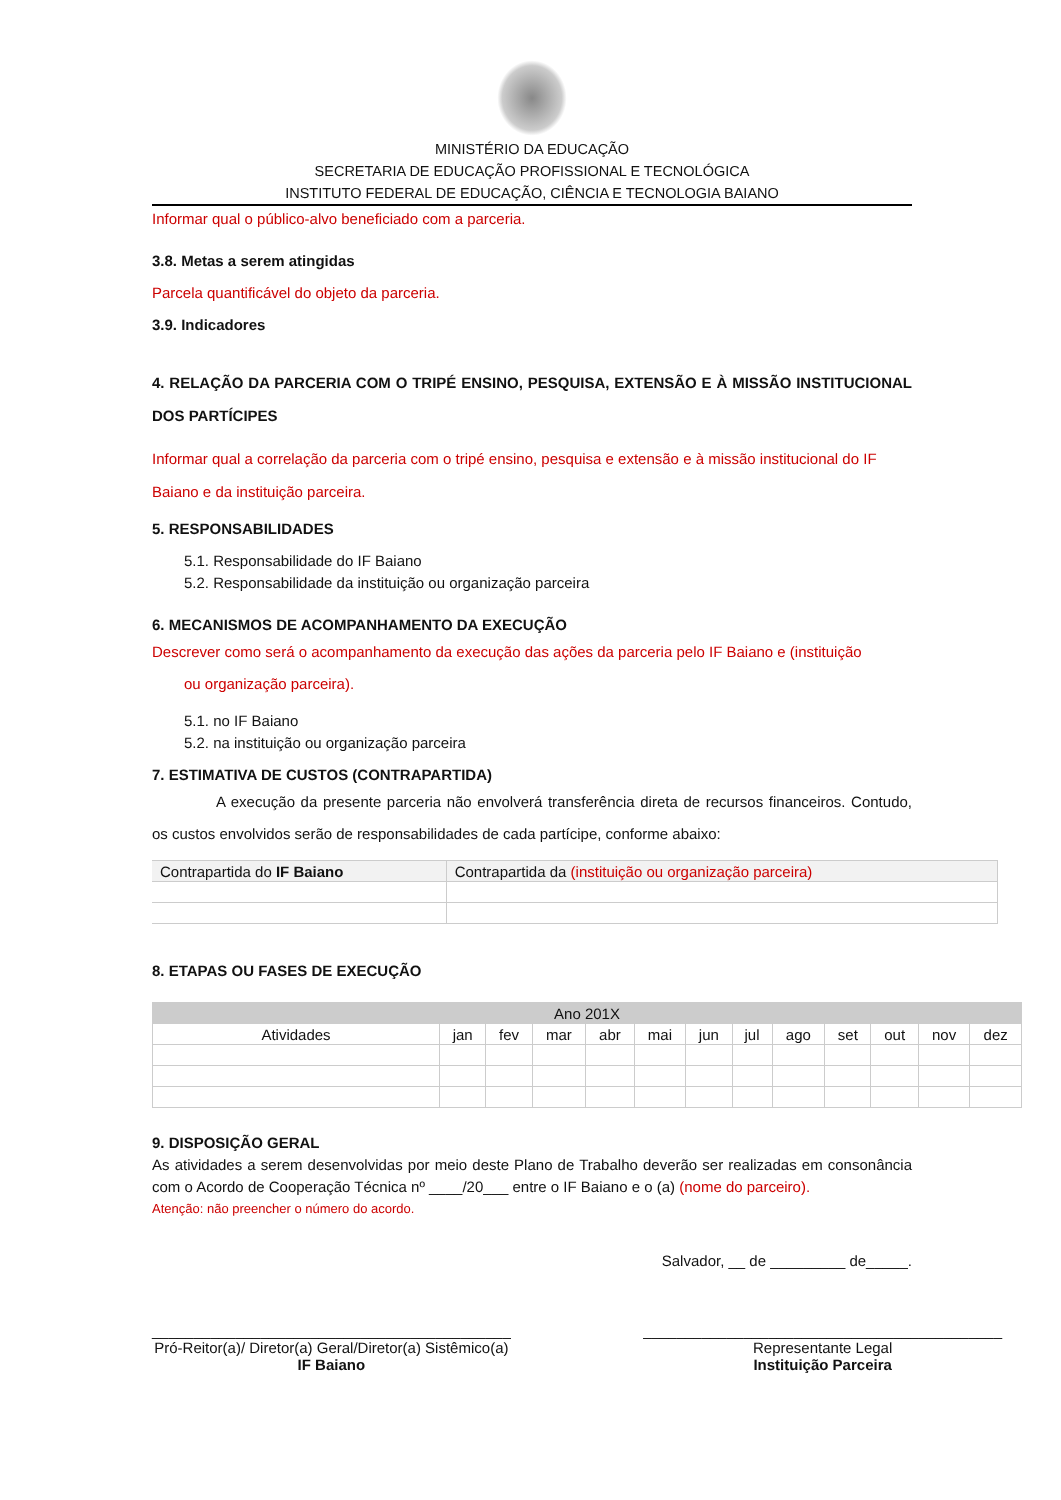MINISTÉRIO DA EDUCAÇÃO
SECRETARIA DE EDUCAÇÃO PROFISSIONAL E TECNOLÓGICA
INSTITUTO FEDERAL DE EDUCAÇÃO, CIÊNCIA E TECNOLOGIA BAIANO
Informar qual o público-alvo beneficiado com a parceria.
3.8. Metas a serem atingidas
Parcela quantificável do objeto da parceria.
3.9. Indicadores
4. RELAÇÃO DA PARCERIA COM O TRIPÉ ENSINO, PESQUISA, EXTENSÃO E À MISSÃO INSTITUCIONAL DOS PARTÍCIPES
Informar qual a correlação da parceria com o tripé ensino, pesquisa e extensão e à missão institucional do IF Baiano e da instituição parceira.
5. RESPONSABILIDADES
5.1. Responsabilidade do IF Baiano
5.2. Responsabilidade da instituição ou organização parceira
6. MECANISMOS DE ACOMPANHAMENTO DA EXECUÇÃO
Descrever como será o acompanhamento da execução das ações da parceria pelo IF Baiano e (instituição
ou organização parceira).
5.1. no IF Baiano
5.2. na instituição ou organização parceira
7. ESTIMATIVA DE CUSTOS (CONTRAPARTIDA)
A execução da presente parceria não envolverá transferência direta de recursos financeiros. Contudo, os custos envolvidos serão de responsabilidades de cada partícipe, conforme abaixo:
| Contrapartida do IF Baiano | Contrapartida da (instituição ou organização parceira) |
8. ETAPAS OU FASES DE EXECUÇÃO
| Ano 201X | | | | | | | | | | | | |
| Atividades | jan | fev | mar | abr | mai | jun | jul | ago | set | out | nov | dez |
9. DISPOSIÇÃO GERAL
As atividades a serem desenvolvidas por meio deste Plano de Trabalho deverão ser realizadas em consonância com o Acordo de Cooperação Técnica nº ____/20___ entre o IF Baiano e o (a) (nome do parceiro).
Atenção: não preencher o número do acordo.
Salvador, __ de _________ de_____.
___________________________________________
Pró-Reitor(a)/ Diretor(a) Geral/Diretor(a) Sistêmico(a)
IF Baiano
___________________________________________
Representante Legal
Instituição Parceira